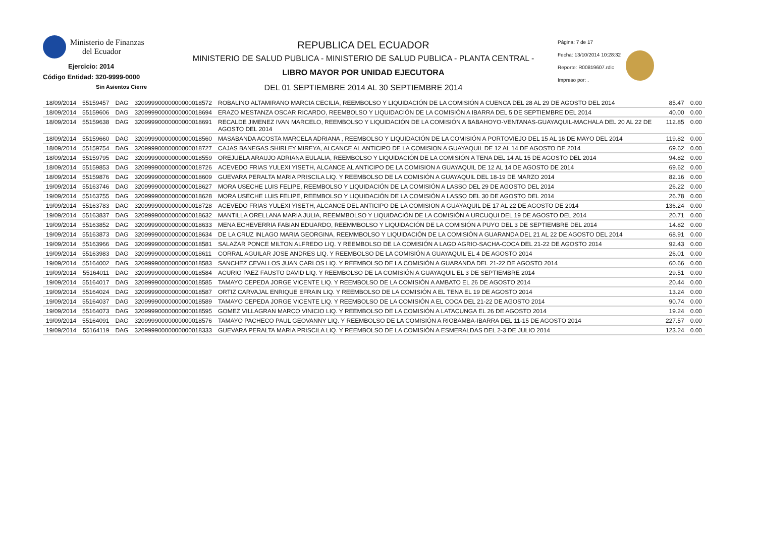Ministerio de Finanzas
del Ecuador
Ejercicio: 2014
Código Entidad: 320-9999-0000
Sin Asientos Cierre
REPUBLICA DEL ECUADOR
MINISTERIO DE SALUD PUBLICA - MINISTERIO DE SALUD PUBLICA - PLANTA CENTRAL -
LIBRO MAYOR POR UNIDAD EJECUTORA
DEL 01 SEPTIEMBRE 2014 AL 30 SEPTIEMBRE 2014
Página: 7 de 17
Fecha: 13/10/2014 10:28:32
Reporte: R00819607.rdlc
Impreso por: .
| 18/09/2014 | 55159457 | DAG | 32099990000000000018572 | ROBALINO ALTAMIRANO MARCIA CECILIA, REEMBOLSO Y LIQUIDACIÓN DE LA COMISIÓN A CUENCA DEL 28 AL 29 DE AGOSTO DEL 2014 | 85.47 | 0.00 |
| 18/09/2014 | 55159606 | DAG | 32099990000000000018694 | ERAZO MESTANZA OSCAR RICARDO, REEMBOLSO Y LIQUIDACIÓN DE LA COMISIÓN A IBARRA DEL 5 DE SEPTIEMBRE DEL 2014 | 40.00 | 0.00 |
| 18/09/2014 | 55159638 | DAG | 32099990000000000018691 | RECALDE JIMENEZ IVAN MARCELO, REEMBOLSO Y LIQUIDACIÓN DE LA COMISIÓN A BABAHOYO-VENTANAS-GUAYAQUIL-MACHALA DEL 20 AL 22 DE AGOSTO DEL 2014 | 112.85 | 0.00 |
| 18/09/2014 | 55159660 | DAG | 32099990000000000018560 | MASABANDA ACOSTA MARCELA ADRIANA , REEMBOLSO Y LIQUIDACIÓN DE LA COMISIÓN A PORTOVIEJO DEL 15 AL 16 DE MAYO DEL 2014 | 119.82 | 0.00 |
| 18/09/2014 | 55159754 | DAG | 32099990000000000018727 | CAJAS BANEGAS SHIRLEY MIREYA, ALCANCE AL ANTICIPO DE LA COMISION A GUAYAQUIL DE 12 AL 14 DE AGOSTO DE 2014 | 69.62 | 0.00 |
| 18/09/2014 | 55159795 | DAG | 32099990000000000018559 | OREJUELA ARAUJO ADRIANA EULALIA, REEMBOLSO Y LIQUIDACIÓN DE LA COMISIÓN A TENA DEL 14 AL 15 DE AGOSTO DEL 2014 | 94.82 | 0.00 |
| 18/09/2014 | 55159853 | DAG | 32099990000000000018726 | ACEVEDO FRIAS YULEXI YISETH, ALCANCE AL ANTICIPO DE LA COMISION A GUAYAQUIL DE 12 AL 14 DE AGOSTO DE 2014 | 69.62 | 0.00 |
| 18/09/2014 | 55159876 | DAG | 32099990000000000018609 | GUEVARA PERALTA MARIA PRISCILA LIQ. Y REEMBOLSO DE LA COMISIÓN A GUAYAQUIL DEL 18-19 DE MARZO 2014 | 82.16 | 0.00 |
| 19/09/2014 | 55163746 | DAG | 32099990000000000018627 | MORA USECHE LUIS FELIPE, REEMBOLSO Y LIQUIDACIÓN DE LA COMISIÓN A LASSO DEL 29 DE AGOSTO DEL 2014 | 26.22 | 0.00 |
| 19/09/2014 | 55163755 | DAG | 32099990000000000018628 | MORA USECHE LUIS FELIPE, REEMBOLSO Y LIQUIDACIÓN DE LA COMISIÓN A LASSO DEL 30 DE AGOSTO DEL 2014 | 26.78 | 0.00 |
| 19/09/2014 | 55163783 | DAG | 32099990000000000018728 | ACEVEDO FRIAS YULEXI YISETH, ALCANCE DEL ANTICIPO DE LA COMISION A GUAYAQUIL DE 17 AL 22 DE AGOSTO DE 2014 | 136.24 | 0.00 |
| 19/09/2014 | 55163837 | DAG | 32099990000000000018632 | MANTILLA ORELLANA MARIA JULIA, REEMMBOLSO Y LIQUIDACIÓN DE LA COMISIÓN A URCUQUI DEL 19 DE AGOSTO DEL 2014 | 20.71 | 0.00 |
| 19/09/2014 | 55163852 | DAG | 32099990000000000018633 | MENA ECHEVERRIA FABIAN EDUARDO, REEMMBOLSO Y LIQUIDACIÓN DE LA COMISIÓN A PUYO DEL 3 DE SEPTIEMBRE DEL 2014 | 14.82 | 0.00 |
| 19/09/2014 | 55163873 | DAG | 32099990000000000018634 | DE LA CRUZ INLAGO MARIA GEORGINA, REEMMBOLSO Y LIQUIDACIÓN DE LA COMISIÓN A GUARANDA DEL 21 AL 22 DE AGOSTO DEL 2014 | 68.91 | 0.00 |
| 19/09/2014 | 55163966 | DAG | 32099990000000000018581 | SALAZAR PONCE MILTON ALFREDO LIQ. Y REEMBOLSO DE LA COMISIÓN A LAGO AGRIO-SACHA-COCA DEL 21-22 DE AGOSTO 2014 | 92.43 | 0.00 |
| 19/09/2014 | 55163983 | DAG | 32099990000000000018611 | CORRAL AGUILAR JOSE ANDRES LIQ. Y REEMBOLSO DE LA COMISIÓN A GUAYAQUIL EL 4 DE AGOSTO 2014 | 26.01 | 0.00 |
| 19/09/2014 | 55164002 | DAG | 32099990000000000018583 | SANCHEZ CEVALLOS JUAN CARLOS LIQ. Y REEMBOLSO DE LA COMISIÓN A GUARANDA DEL 21-22 DE AGOSTO 2014 | 60.66 | 0.00 |
| 19/09/2014 | 55164011 | DAG | 32099990000000000018584 | ACURIO PAEZ FAUSTO DAVID LIQ. Y REEMBOLSO DE LA COMISIÓN A GUAYAQUIL EL 3 DE SEPTIEMBRE 2014 | 29.51 | 0.00 |
| 19/09/2014 | 55164017 | DAG | 32099990000000000018585 | TAMAYO CEPEDA JORGE VICENTE LIQ. Y REEMBOLSO DE LA COMISIÓN A AMBATO EL 26 DE AGOSTO 2014 | 20.44 | 0.00 |
| 19/09/2014 | 55164024 | DAG | 32099990000000000018587 | ORTIZ CARVAJAL ENRIQUE EFRAIN LIQ. Y REEMBOLSO DE LA COMISIÓN A EL TENA EL 19 DE AGOSTO 2014 | 13.24 | 0.00 |
| 19/09/2014 | 55164037 | DAG | 32099990000000000018589 | TAMAYO CEPEDA JORGE VICENTE LIQ. Y REEMBOLSO DE LA COMISIÓN A EL COCA DEL 21-22 DE AGOSTO 2014 | 90.74 | 0.00 |
| 19/09/2014 | 55164073 | DAG | 32099990000000000018595 | GOMEZ VILLAGRAN MARCO VINICIO LIQ. Y REEMBOLSO DE LA COMISIÓN A LATACUNGA EL 26 DE AGOSTO 2014 | 19.24 | 0.00 |
| 19/09/2014 | 55164091 | DAG | 32099990000000000018576 | TAMAYO PACHECO PAUL GEOVANNY LIQ. Y REEMBOLSO DE LA COMISIÓN A RIOBAMBA-IBARRA DEL 11-15 DE AGOSTO 2014 | 227.57 | 0.00 |
| 19/09/2014 | 55164119 | DAG | 32099990000000000018333 | GUEVARA PERALTA MARIA PRISCILA LIQ. Y REEMBOLSO DE LA COMISIÓN A ESMERALDAS DEL 2-3 DE JULIO 2014 | 123.24 | 0.00 |